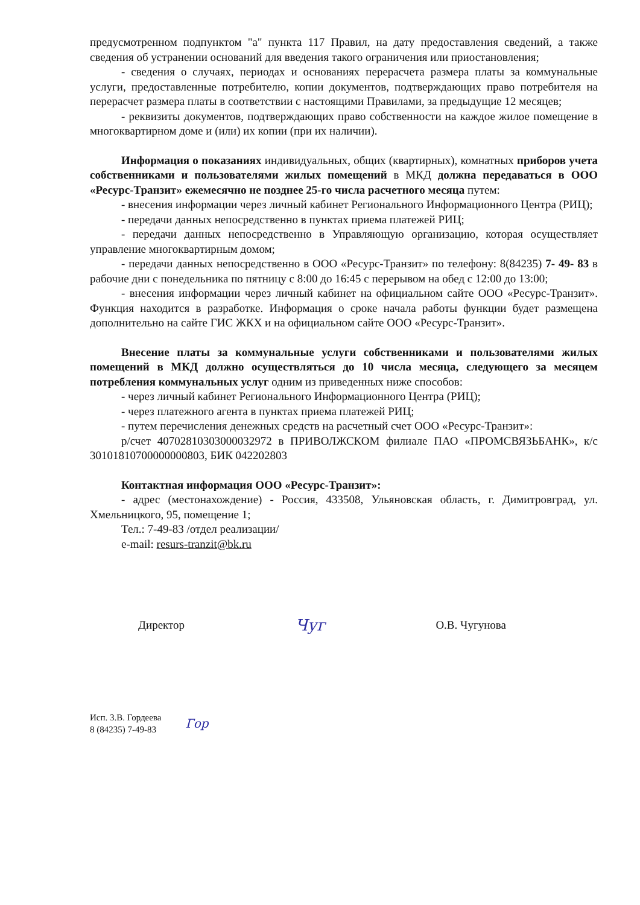предусмотренном подпунктом "а" пункта 117 Правил, на дату предоставления сведений, а также сведения об устранении оснований для введения такого ограничения или приостановления;
- сведения о случаях, периодах и основаниях перерасчета размера платы за коммунальные услуги, предоставленные потребителю, копии документов, подтверждающих право потребителя на перерасчет размера платы в соответствии с настоящими Правилами, за предыдущие 12 месяцев;
- реквизиты документов, подтверждающих право собственности на каждое жилое помещение в многоквартирном доме и (или) их копии (при их наличии).
Информация о показаниях индивидуальных, общих (квартирных), комнатных приборов учета собственниками и пользователями жилых помещений в МКД должна передаваться в ООО «Ресурс-Транзит» ежемесячно не позднее 25-го числа расчетного месяца путем:
- внесения информации через личный кабинет Регионального Информационного Центра (РИЦ);
- передачи данных непосредственно в пунктах приема платежей РИЦ;
- передачи данных непосредственно в Управляющую организацию, которая осуществляет управление многоквартирным домом;
- передачи данных непосредственно в ООО «Ресурс-Транзит» по телефону: 8(84235) 7- 49- 83 в рабочие дни с понедельника по пятницу с 8:00 до 16:45 с перерывом на обед с 12:00 до 13:00;
- внесения информации через личный кабинет на официальном сайте ООО «Ресурс-Транзит». Функция находится в разработке. Информация о сроке начала работы функции будет размещена дополнительно на сайте ГИС ЖКХ и на официальном сайте ООО «Ресурс-Транзит».
Внесение платы за коммунальные услуги собственниками и пользователями жилых помещений в МКД должно осуществляться до 10 числа месяца, следующего за месяцем потребления коммунальных услуг одним из приведенных ниже способов:
- через личный кабинет Регионального Информационного Центра (РИЦ);
- через платежного агента в пунктах приема платежей РИЦ;
- путем перечисления денежных средств на расчетный счет ООО «Ресурс-Транзит»:
р/счет 40702810303000032972 в ПРИВОЛЖСКОМ филиале ПАО «ПРОМСВЯЗЬБАНК», к/с 30101810700000000803, БИК 042202803
Контактная информация ООО «Ресурс-Транзит»:
- адрес (местонахождение) - Россия, 433508, Ульяновская область, г. Димитровград, ул. Хмельницкого, 95, помещение 1;
Тел.: 7-49-83 /отдел реализации/
e-mail: resurs-tranzit@bk.ru
Директор Чуг О.В. Чугунова
Исп. З.В. Гордеева
8 (84235) 7-49-83
Гор